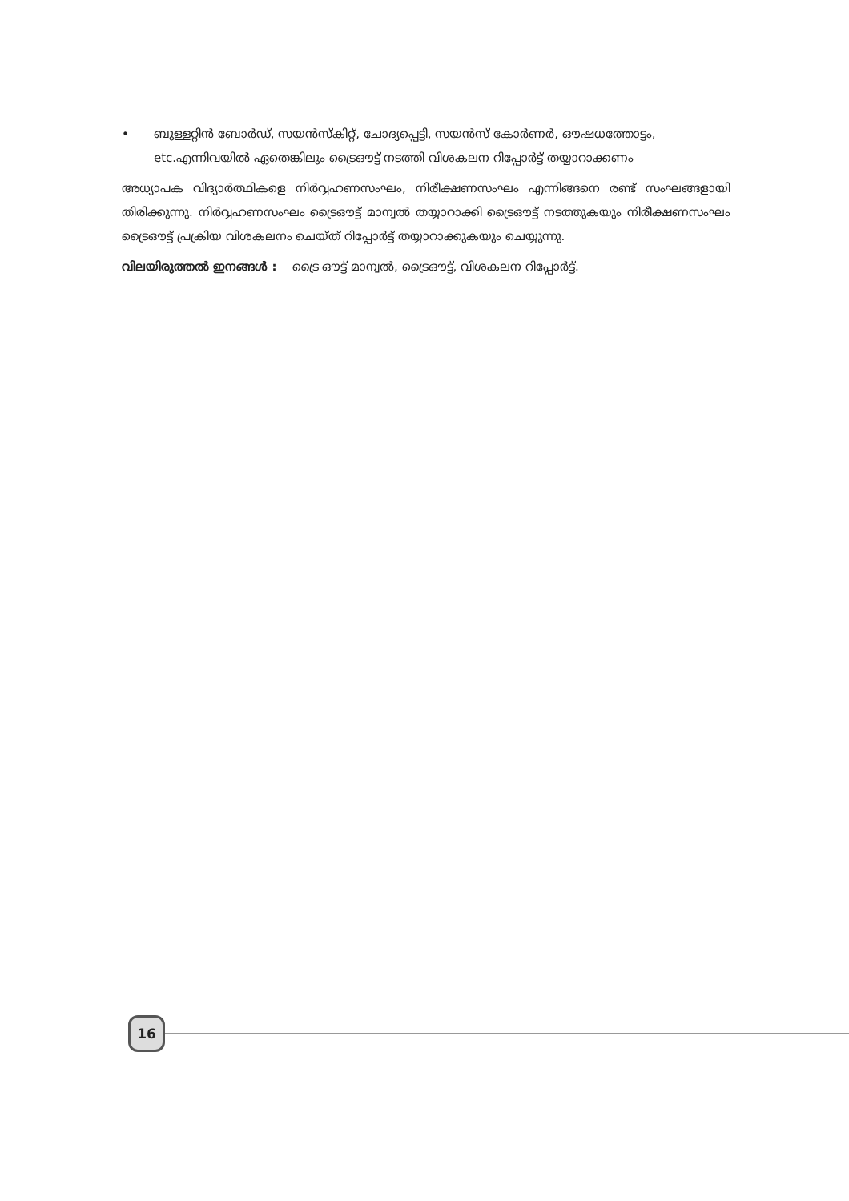• ബുള്ളറ്റിൻ ബോർഡ്, സയൻസ്കിറ്റ്, ചോദ്യപ്പെട്ടി, സയൻസ് കോർണർ, ഔഷധത്തോട്ടം, etc.എന്നിവയിൽ ഏതെങ്കിലും ട്രൈഔട്ട് നടത്തി വിശകലന റിപ്പോർട്ട് തയ്യാറാക്കണം
അധ്യാപക വിദ്യാർത്ഥികളെ നിർവ്വഹണസംഘം, നിരീക്ഷണസംഘം എന്നിങ്ങനെ രണ്ട് സംഘങ്ങളായി തിരിക്കുന്നു. നിർവ്വഹണസംഘം ട്രൈഔട്ട് മാന്വൽ തയ്യാറാക്കി ട്രൈഔട്ട് നടത്തുകയും നിരീക്ഷണസംഘം ട്രൈഔട്ട് പ്രക്രിയ വിശകലനം ചെയ്ത് റിപ്പോർട്ട് തയ്യാറാക്കുകയും ചെയ്യുന്നു.
വിലയിരുത്തൽ ഇനങ്ങൾ : ട്രൈ ഔട്ട് മാന്വൽ, ട്രൈഔട്ട്, വിശകലന റിപ്പോർട്ട്.
16